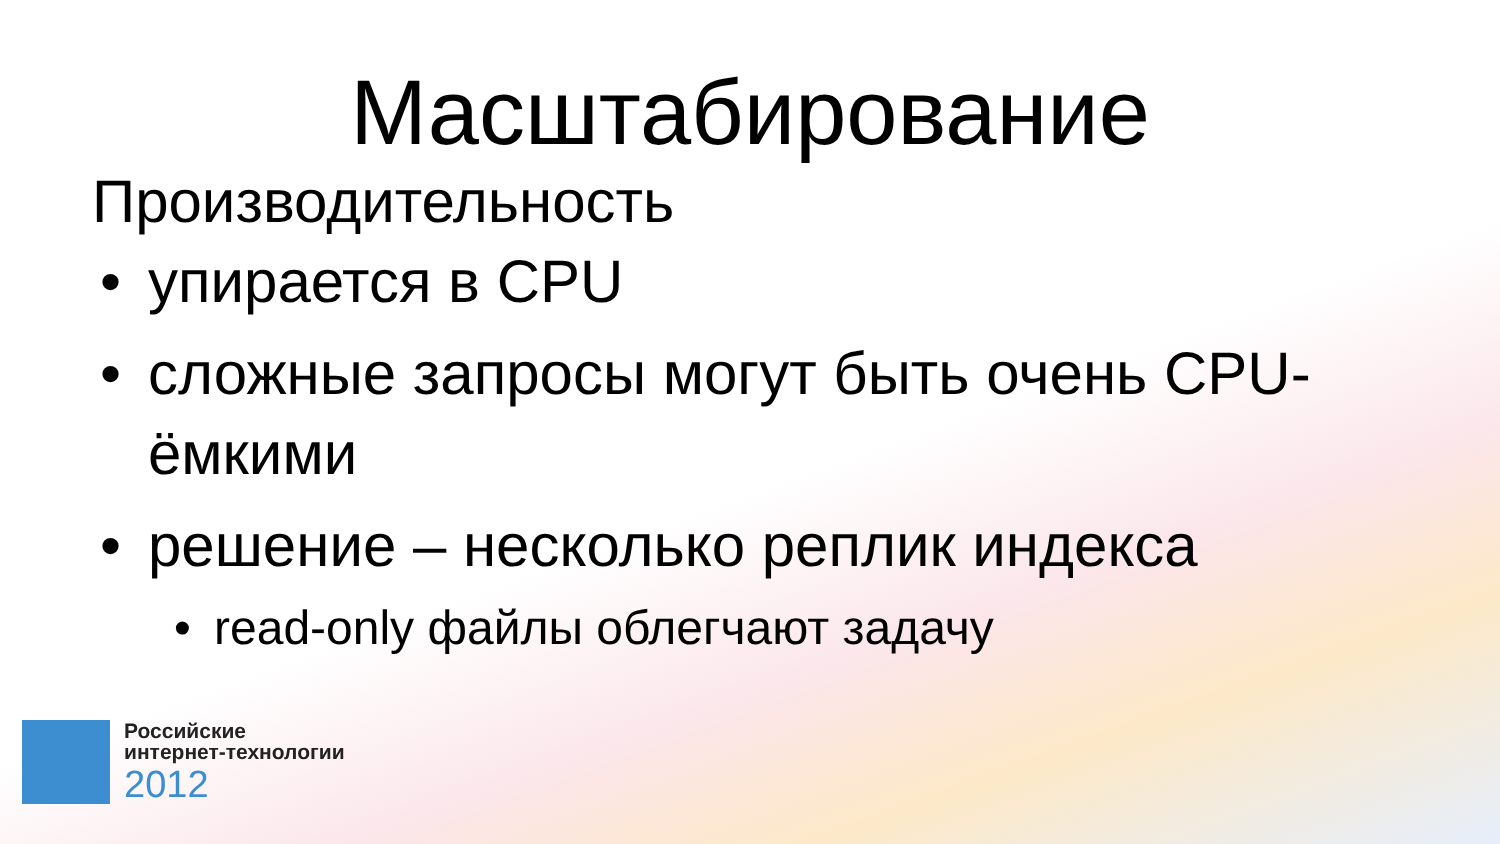Масштабирование
Производительность
• упирается в CPU
• сложные запросы могут быть очень CPU-ёмкими
• решение – несколько реплик индекса
• read-only файлы облегчают задачу
Российские
интернет-технологии
2012